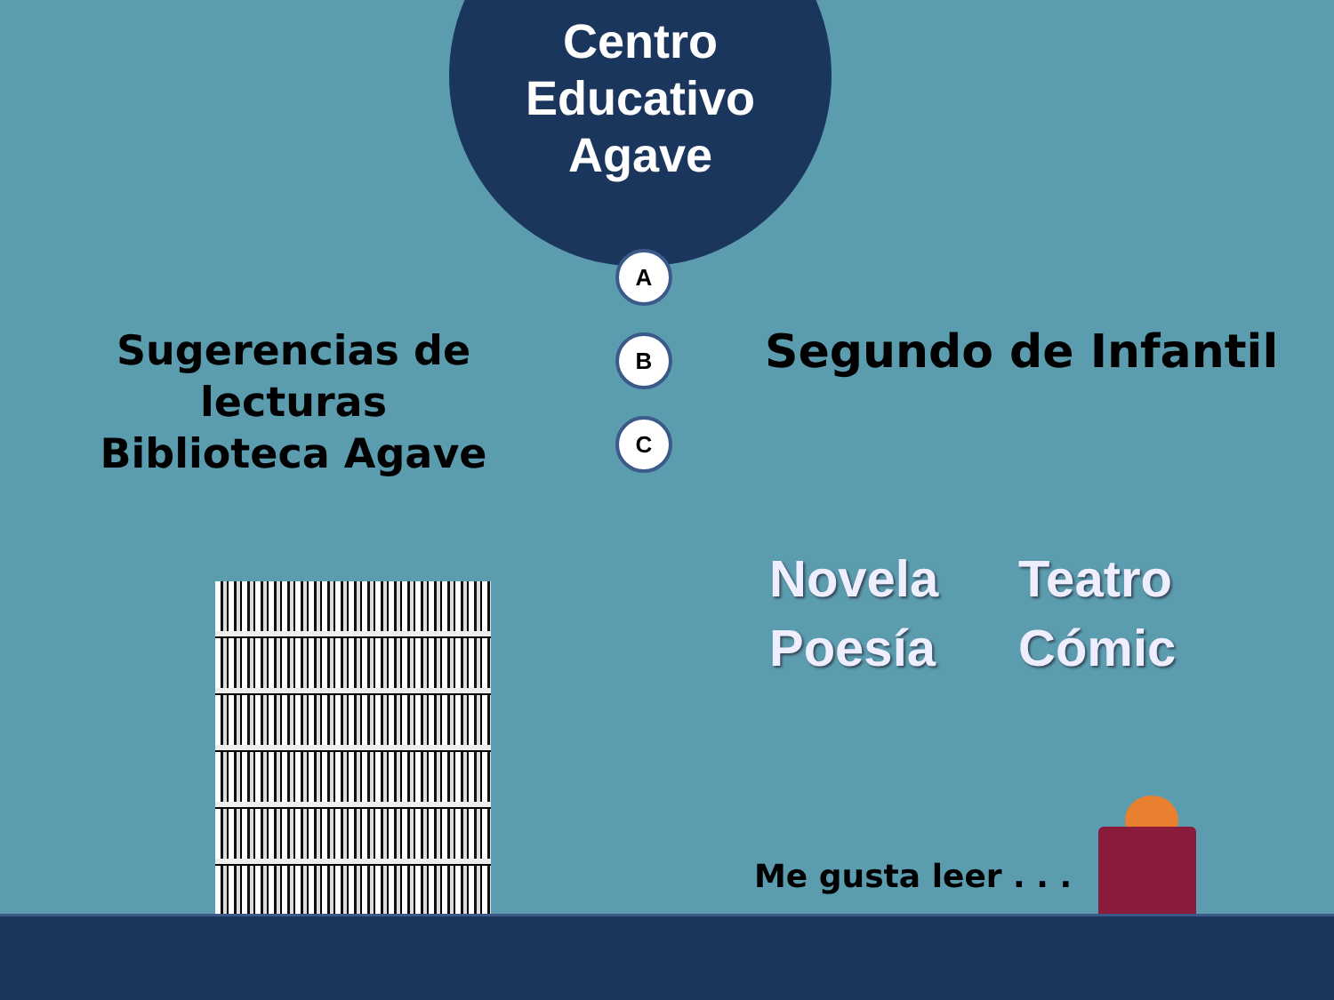Centro
Educativo
Agave
A
B
C
Sugerencias de lecturas
Biblioteca Agave
Segundo de Infantil
Novela Teatro Poesía Cómic
Me gusta leer . . .